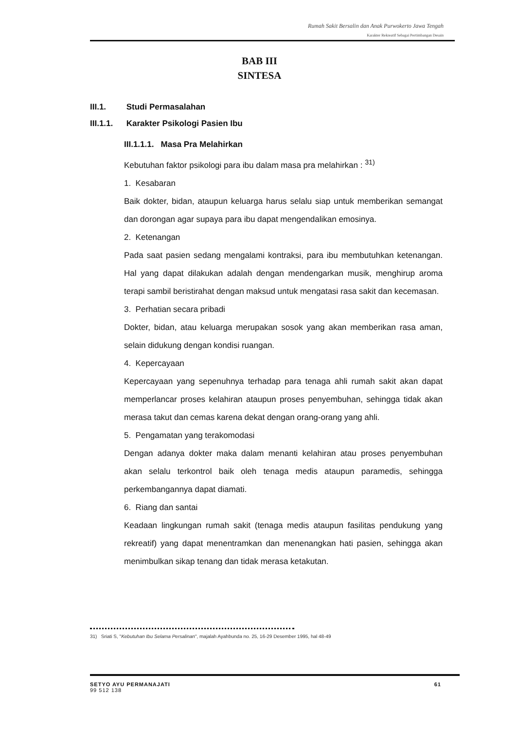Rumah Sakit Bersalin dan Anak Purwokerto Jawa Tengah
Karakter Rekreatif Sebagai Pertimbangan Desain
BAB III
SINTESA
III.1. Studi Permasalahan
III.1.1. Karakter Psikologi Pasien Ibu
III.1.1.1. Masa Pra Melahirkan
Kebutuhan faktor psikologi para ibu dalam masa pra melahirkan : <sup>31)</sup>
1. Kesabaran
Baik dokter, bidan, ataupun keluarga harus selalu siap untuk memberikan semangat dan dorongan agar supaya para ibu dapat mengendalikan emosinya.
2. Ketenangan
Pada saat pasien sedang mengalami kontraksi, para ibu membutuhkan ketenangan. Hal yang dapat dilakukan adalah dengan mendengarkan musik, menghirup aroma terapi sambil beristirahat dengan maksud untuk mengatasi rasa sakit dan kecemasan.
3. Perhatian secara pribadi
Dokter, bidan, atau keluarga merupakan sosok yang akan memberikan rasa aman, selain didukung dengan kondisi ruangan.
4. Kepercayaan
Kepercayaan yang sepenuhnya terhadap para tenaga ahli rumah sakit akan dapat memperlancar proses kelahiran ataupun proses penyembuhan, sehingga tidak akan merasa takut dan cemas karena dekat dengan orang-orang yang ahli.
5. Pengamatan yang terakomodasi
Dengan adanya dokter maka dalam menanti kelahiran atau proses penyembuhan akan selalu terkontrol baik oleh tenaga medis ataupun paramedis, sehingga perkembangannya dapat diamati.
6. Riang dan santai
Keadaan lingkungan rumah sakit (tenaga medis ataupun fasilitas pendukung yang rekreatif) yang dapat menentramkan dan menenangkan hati pasien, sehingga akan menimbulkan sikap tenang dan tidak merasa ketakutan.
31) Sriati S, "Kebutuhan Ibu Selama Persalinan", majalah Ayahbunda no. 25, 16-29 Desember 1995, hal 48-49
SETYO AYU PERMANAJATI
99 512 138
61